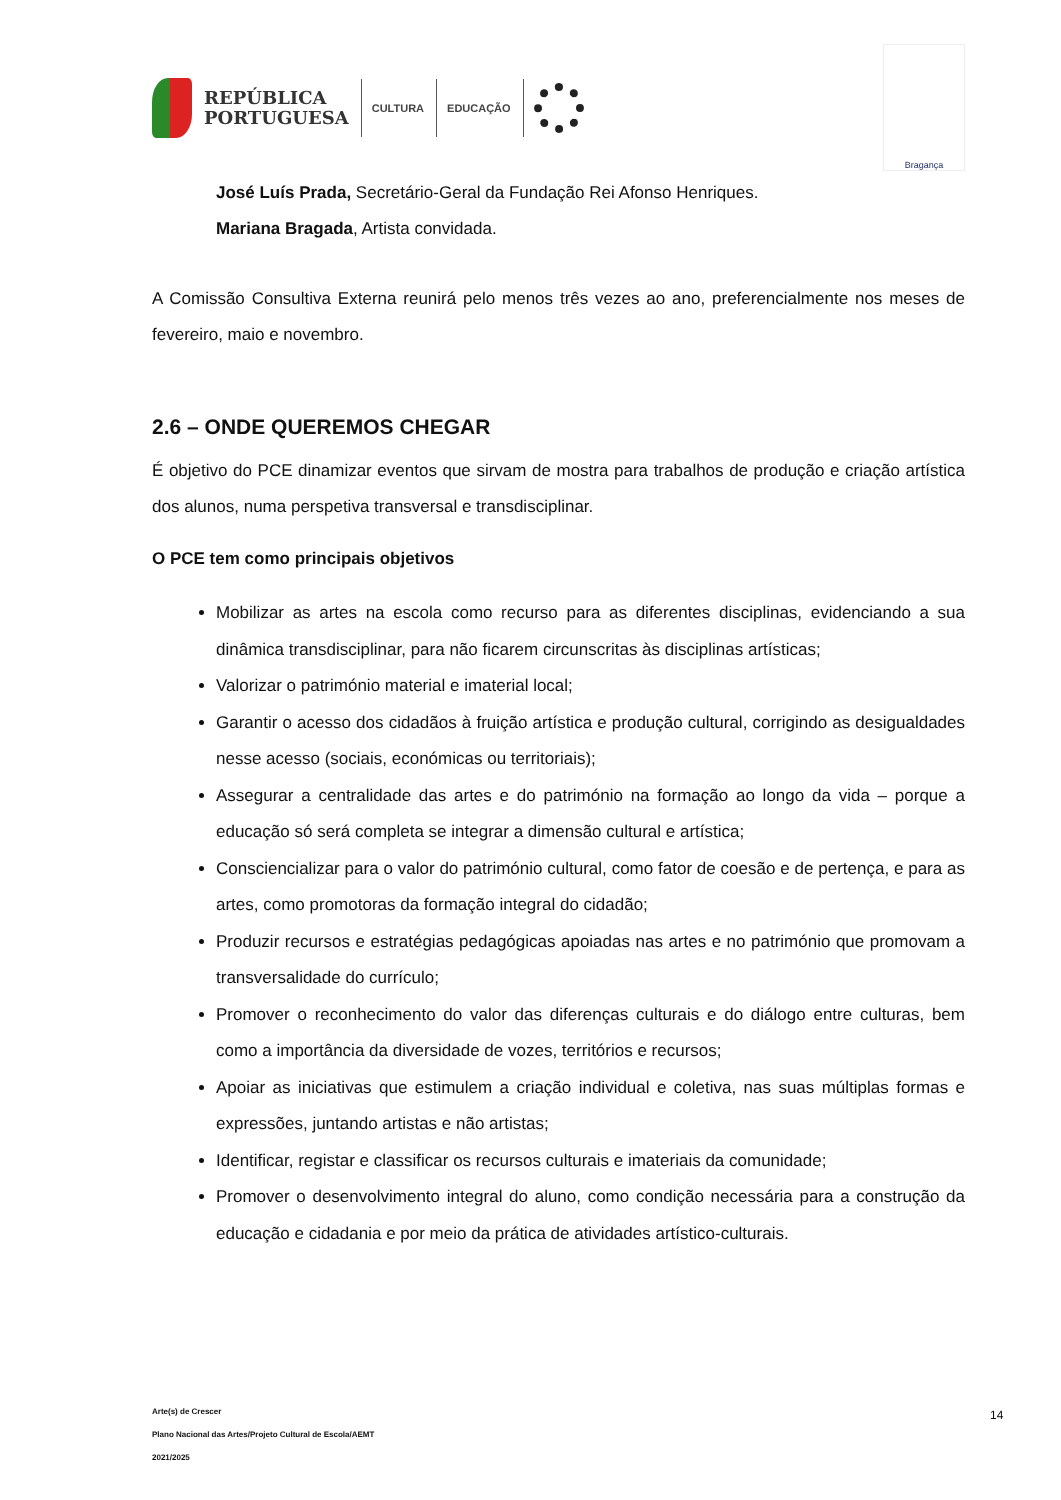REPÚBLICA
PORTUGUESA
CULTURA EDUCAÇÃO
Bragança
José Luís Prada, Secretário-Geral da Fundação Rei Afonso Henriques.
Mariana Bragada, Artista convidada.
A Comissão Consultiva Externa reunirá pelo menos três vezes ao ano, preferencialmente nos meses de fevereiro, maio e novembro.
2.6 – ONDE QUEREMOS CHEGAR
É objetivo do PCE dinamizar eventos que sirvam de mostra para trabalhos de produção e criação artística dos alunos, numa perspetiva transversal e transdisciplinar.
O PCE tem como principais objetivos
Mobilizar as artes na escola como recurso para as diferentes disciplinas, evidenciando a sua dinâmica transdisciplinar, para não ficarem circunscritas às disciplinas artísticas;
Valorizar o património material e imaterial local;
Garantir o acesso dos cidadãos à fruição artística e produção cultural, corrigindo as desigualdades nesse acesso (sociais, económicas ou territoriais);
Assegurar a centralidade das artes e do património na formação ao longo da vida – porque a educação só será completa se integrar a dimensão cultural e artística;
Consciencializar para o valor do património cultural, como fator de coesão e de pertença, e para as artes, como promotoras da formação integral do cidadão;
Produzir recursos e estratégias pedagógicas apoiadas nas artes e no património que promovam a transversalidade do currículo;
Promover o reconhecimento do valor das diferenças culturais e do diálogo entre culturas, bem como a importância da diversidade de vozes, territórios e recursos;
Apoiar as iniciativas que estimulem a criação individual e coletiva, nas suas múltiplas formas e expressões, juntando artistas e não artistas;
Identificar, registar e classificar os recursos culturais e imateriais da comunidade;
Promover o desenvolvimento integral do aluno, como condição necessária para a construção da educação e cidadania e por meio da prática de atividades artístico-culturais.
Arte(s) de Crescer
Plano Nacional das Artes/Projeto Cultural de Escola/AEMT
2021/2025
14